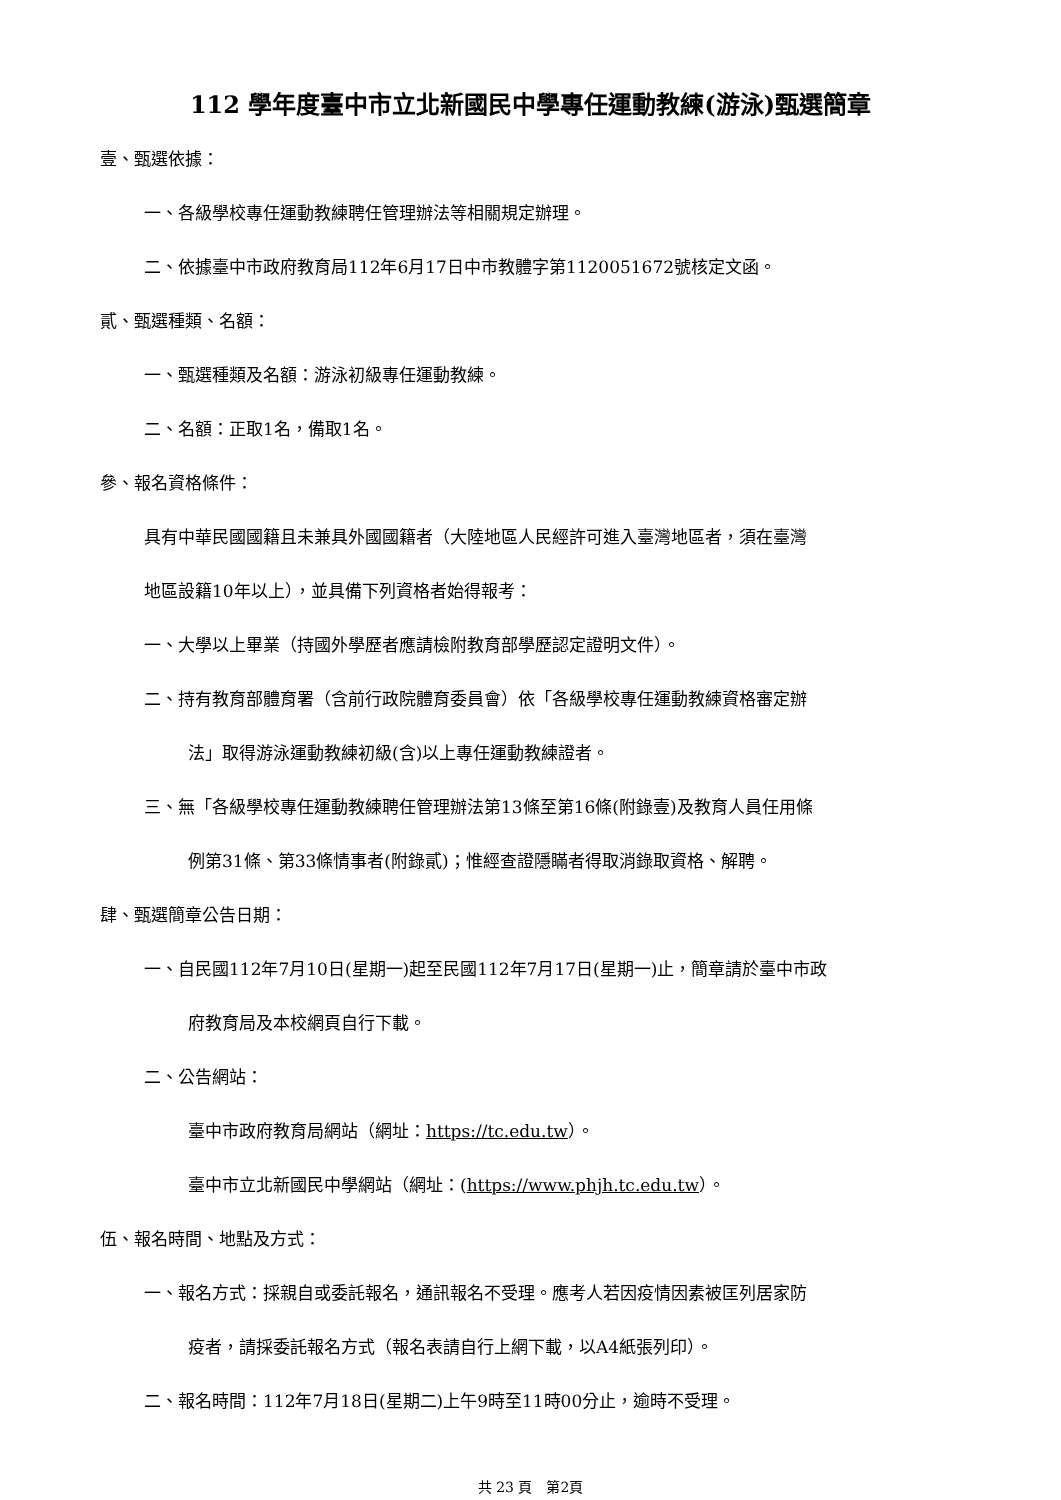112 學年度臺中市立北新國民中學專任運動教練(游泳)甄選簡章
壹、甄選依據：
一、各級學校專任運動教練聘任管理辦法等相關規定辦理。
二、依據臺中市政府教育局112年6月17日中市教體字第1120051672號核定文函。
貳、甄選種類、名額：
一、甄選種類及名額：游泳初級專任運動教練。
二、名額：正取1名，備取1名。
參、報名資格條件：
具有中華民國國籍且未兼具外國國籍者（大陸地區人民經許可進入臺灣地區者，須在臺灣
地區設籍10年以上），並具備下列資格者始得報考：
一、大學以上畢業（持國外學歷者應請檢附教育部學歷認定證明文件）。
二、持有教育部體育署（含前行政院體育委員會）依「各級學校專任運動教練資格審定辦
法」取得游泳運動教練初級(含)以上專任運動教練證者。
三、無「各級學校專任運動教練聘任管理辦法第13條至第16條(附錄壹)及教育人員任用條
例第31條、第33條情事者(附錄貳)；惟經查證隱瞞者得取消錄取資格、解聘。
肆、甄選簡章公告日期：
一、自民國112年7月10日(星期一)起至民國112年7月17日(星期一)止，簡章請於臺中市政
府教育局及本校網頁自行下載。
二、公告網站：
臺中市政府教育局網站（網址：https://tc.edu.tw）。
臺中市立北新國民中學網站（網址：(https://www.phjh.tc.edu.tw）。
伍、報名時間、地點及方式：
一、報名方式：採親自或委託報名，通訊報名不受理。應考人若因疫情因素被匡列居家防
疫者，請採委託報名方式（報名表請自行上網下載，以A4紙張列印）。
二、報名時間：112年7月18日(星期二)上午9時至11時00分止，逾時不受理。
共 23 頁　第2頁